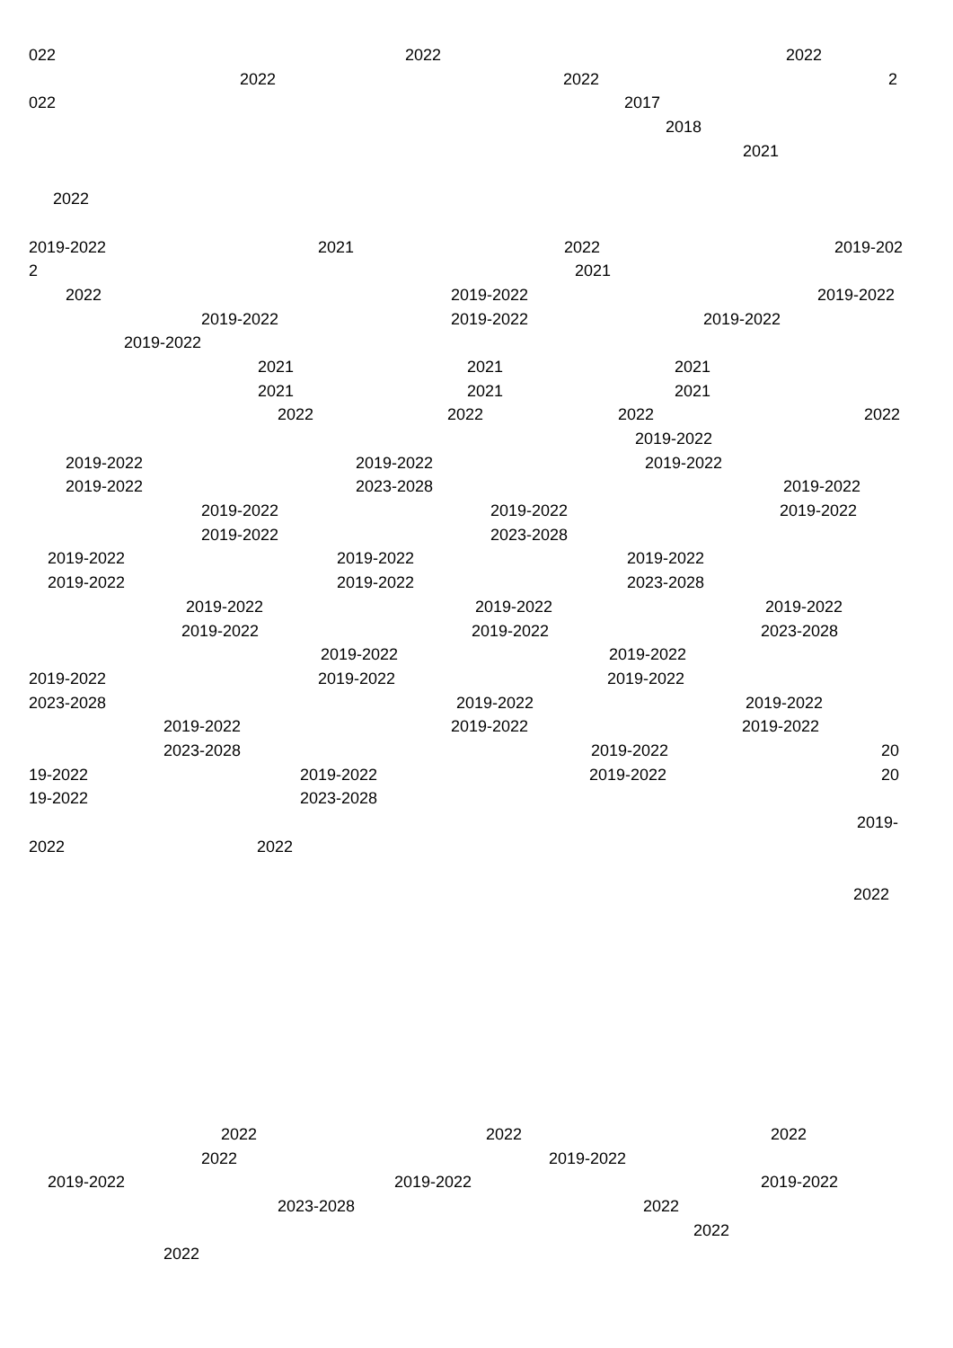022 2022 2022
2022 2022 2
022 2017
2018
2021
2022
2019-2022 2021 2022 2019-202
2 2021
2022 2019-2022 2019-2022
2019-2022 2019-2022 2019-2022
2019-2022
2021 2021 2021
2021 2021 2021
2022 2022 2022 2022
2019-2022
2019-2022 2019-2022 2019-2022
2019-2022 2023-2028 2019-2022
2019-2022 2019-2022 2019-2022
2019-2022 2023-2028
2019-2022 2019-2022 2019-2022
2019-2022 2019-2022 2023-2028
2019-2022 2019-2022 2019-2022
2019-2022 2019-2022 2023-2028
2019-2022 2019-2022
2019-2022 2019-2022 2019-2022
2023-2028 2019-2022 2019-2022
2019-2022 2019-2022 2019-2022
2023-2028 2019-2022 20
19-2022 2019-2022 2019-2022 20
19-2022 2023-2028
2019-
2022 2022
2022
2022 2022 2022
2022 2019-2022
2019-2022 2019-2022 2019-2022
2023-2028 2022
2022
2022